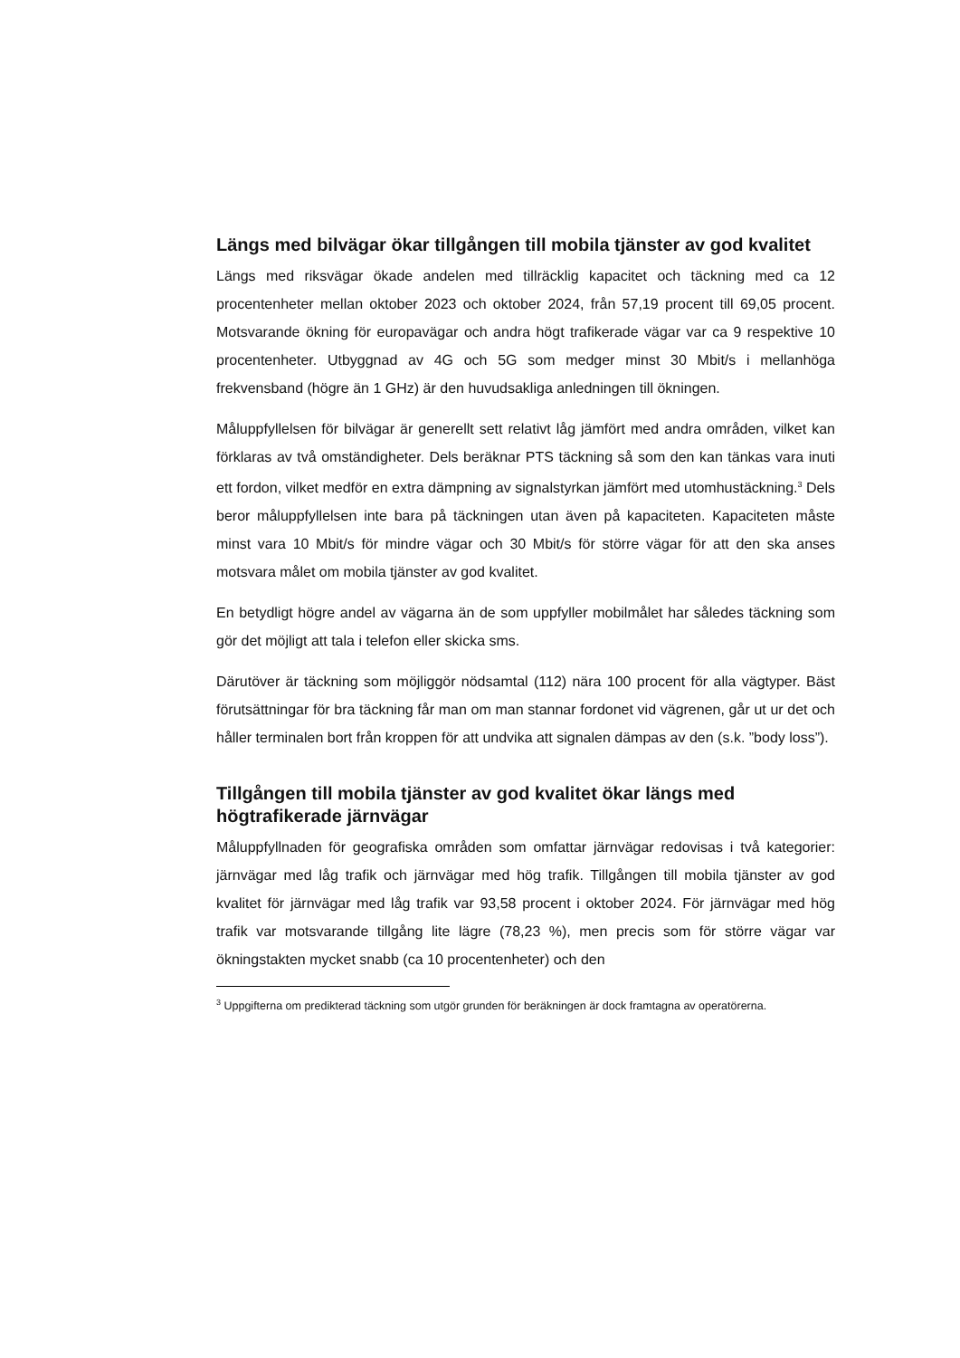Längs med bilvägar ökar tillgången till mobila tjänster av god kvalitet
Längs med riksvägar ökade andelen med tillräcklig kapacitet och täckning med ca 12 procentenheter mellan oktober 2023 och oktober 2024, från 57,19 procent till 69,05 procent. Motsvarande ökning för europavägar och andra högt trafikerade vägar var ca 9 respektive 10 procentenheter. Utbyggnad av 4G och 5G som medger minst 30 Mbit/s i mellanhöga frekvensband (högre än 1 GHz) är den huvudsakliga anledningen till ökningen.
Måluppfyllelsen för bilvägar är generellt sett relativt låg jämfört med andra områden, vilket kan förklaras av två omständigheter. Dels beräknar PTS täckning så som den kan tänkas vara inuti ett fordon, vilket medför en extra dämpning av signalstyrkan jämfört med utomhustäckning.<sup>3</sup> Dels beror måluppfyllelsen inte bara på täckningen utan även på kapaciteten. Kapaciteten måste minst vara 10 Mbit/s för mindre vägar och 30 Mbit/s för större vägar för att den ska anses motsvara målet om mobila tjänster av god kvalitet.
En betydligt högre andel av vägarna än de som uppfyller mobilmålet har således täckning som gör det möjligt att tala i telefon eller skicka sms.
Därutöver är täckning som möjliggör nödsamtal (112) nära 100 procent för alla vägtyper. Bäst förutsättningar för bra täckning får man om man stannar fordonet vid vägrenen, går ut ur det och håller terminalen bort från kroppen för att undvika att signalen dämpas av den (s.k. ”body loss”).
Tillgången till mobila tjänster av god kvalitet ökar längs med högtrafikerade järnvägar
Måluppfyllnaden för geografiska områden som omfattar järnvägar redovisas i två kategorier: järnvägar med låg trafik och järnvägar med hög trafik. Tillgången till mobila tjänster av god kvalitet för järnvägar med låg trafik var 93,58 procent i oktober 2024. För järnvägar med hög trafik var motsvarande tillgång lite lägre (78,23 %), men precis som för större vägar var ökningstakten mycket snabb (ca 10 procentenheter) och den
<sup>3</sup> Uppgifterna om predikterad täckning som utgör grunden för beräkningen är dock framtagna av operatörerna.